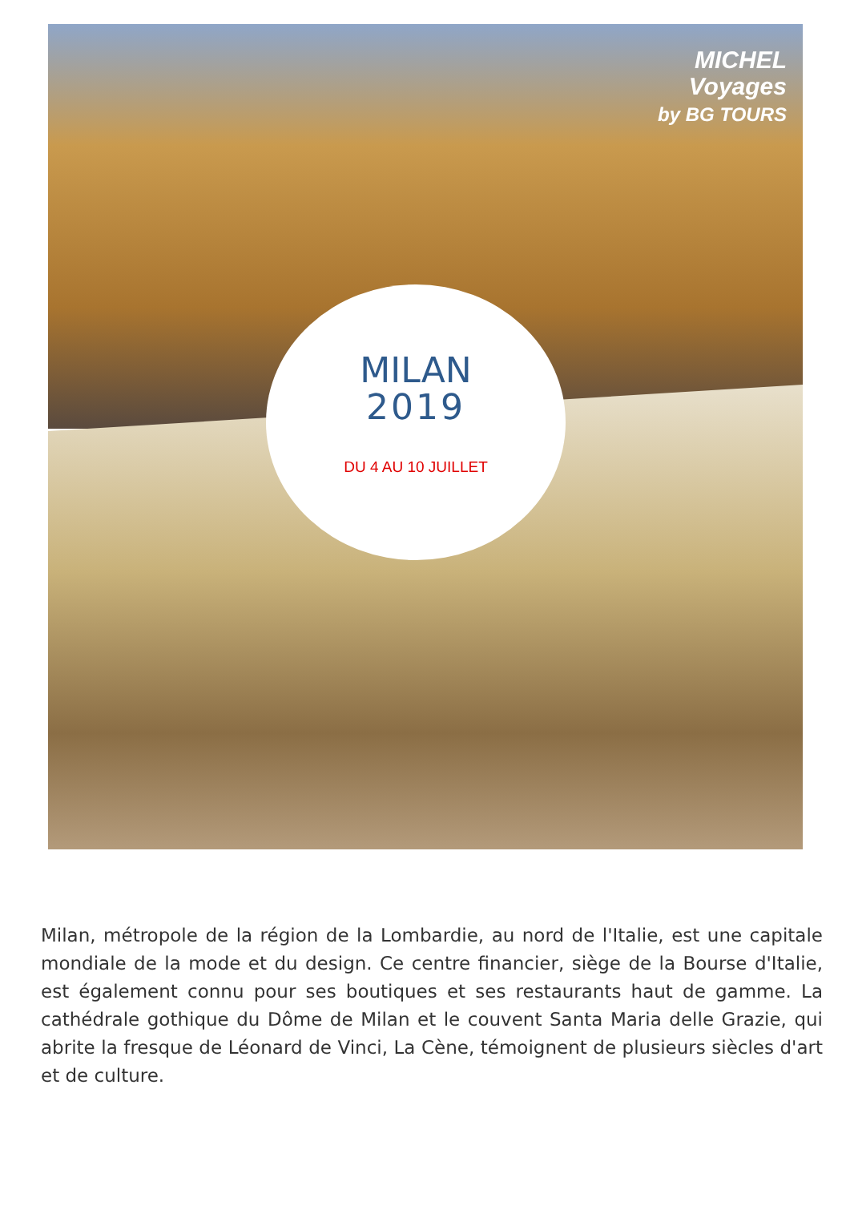MICHEL
Voyages
by BG TOURS
MILAN
2019
DU 4 AU 10 JUILLET
Milan, métropole de la région de la Lombardie, au nord de l'Italie, est une capitale mondiale de la mode et du design. Ce centre financier, siège de la Bourse d'Italie, est également connu pour ses boutiques et ses restaurants haut de gamme. La cathédrale gothique du Dôme de Milan et le couvent Santa Maria delle Grazie, qui abrite la fresque de Léonard de Vinci, La Cène, témoignent de plusieurs siècles d'art et de culture.